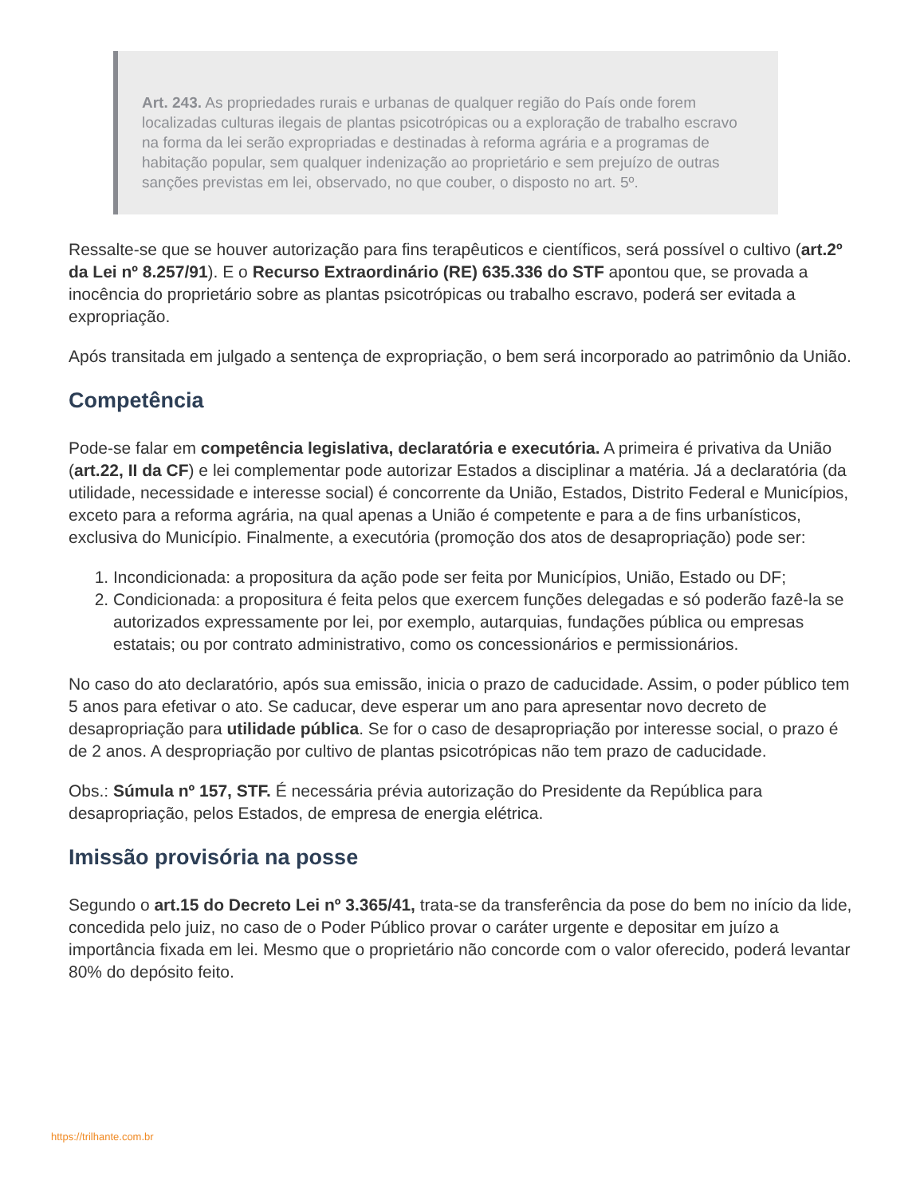Art. 243. As propriedades rurais e urbanas de qualquer região do País onde forem localizadas culturas ilegais de plantas psicotrópicas ou a exploração de trabalho escravo na forma da lei serão expropriadas e destinadas à reforma agrária e a programas de habitação popular, sem qualquer indenização ao proprietário e sem prejuízo de outras sanções previstas em lei, observado, no que couber, o disposto no art. 5º.
Ressalte-se que se houver autorização para fins terapêuticos e científicos, será possível o cultivo (art.2º da Lei nº 8.257/91). E o Recurso Extraordinário (RE) 635.336 do STF apontou que, se provada a inocência do proprietário sobre as plantas psicotrópicas ou trabalho escravo, poderá ser evitada a expropriação.
Após transitada em julgado a sentença de expropriação, o bem será incorporado ao patrimônio da União.
Competência
Pode-se falar em competência legislativa, declaratória e executória. A primeira é privativa da União (art.22, II da CF) e lei complementar pode autorizar Estados a disciplinar a matéria. Já a declaratória (da utilidade, necessidade e interesse social) é concorrente da União, Estados, Distrito Federal e Municípios, exceto para a reforma agrária, na qual apenas a União é competente e para a de fins urbanísticos, exclusiva do Município. Finalmente, a executória (promoção dos atos de desapropriação) pode ser:
1. Incondicionada: a propositura da ação pode ser feita por Municípios, União, Estado ou DF;
2. Condicionada: a propositura é feita pelos que exercem funções delegadas e só poderão fazê-la se autorizados expressamente por lei, por exemplo, autarquias, fundações pública ou empresas estatais; ou por contrato administrativo, como os concessionários e permissionários.
No caso do ato declaratório, após sua emissão, inicia o prazo de caducidade. Assim, o poder público tem 5 anos para efetivar o ato. Se caducar, deve esperar um ano para apresentar novo decreto de desapropriação para utilidade pública. Se for o caso de desapropriação por interesse social, o prazo é de 2 anos. A despropriação por cultivo de plantas psicotrópicas não tem prazo de caducidade.
Obs.: Súmula nº 157, STF. É necessária prévia autorização do Presidente da República para desapropriação, pelos Estados, de empresa de energia elétrica.
Imissão provisória na posse
Segundo o art.15 do Decreto Lei nº 3.365/41, trata-se da transferência da pose do bem no início da lide, concedida pelo juiz, no caso de o Poder Público provar o caráter urgente e depositar em juízo a importância fixada em lei. Mesmo que o proprietário não concorde com o valor oferecido, poderá levantar 80% do depósito feito.
https://trilhante.com.br